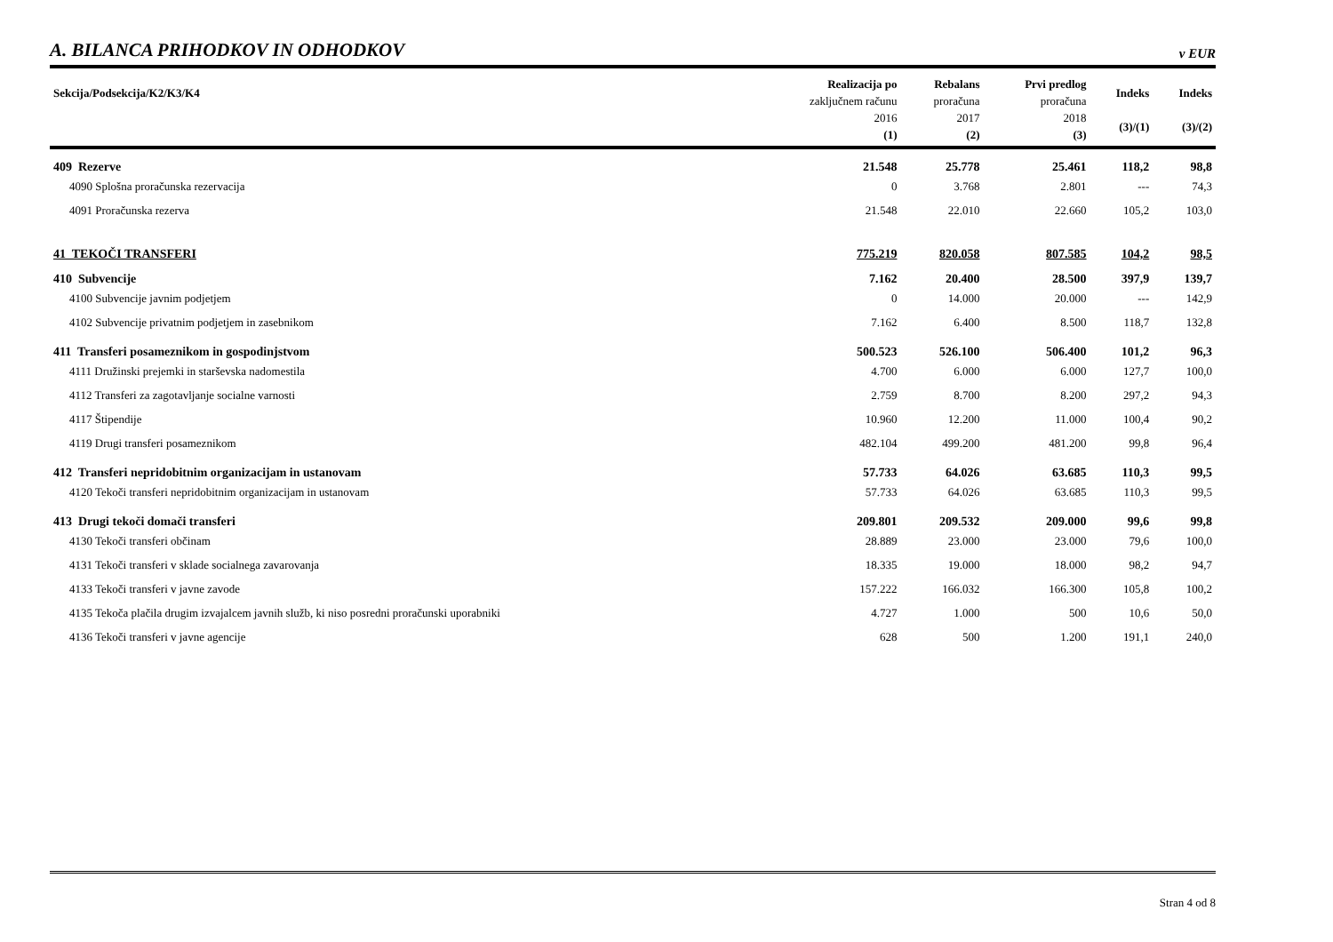A. BILANCA PRIHODKOV IN ODHODKOV
v EUR
| Sekcija/Podsekcija/K2/K3/K4 | Realizacija po zaključnem računu 2016 (1) | Rebalans proračuna 2017 (2) | Prvi predlog proračuna 2018 (3) | Indeks (3)/(1) | Indeks (3)/(2) |
| --- | --- | --- | --- | --- | --- |
| 409 Rezerve | 21.548 | 25.778 | 25.461 | 118,2 | 98,8 |
| 4090 Splošna proračunska rezervacija | 0 | 3.768 | 2.801 | --- | 74,3 |
| 4091 Proračunska rezerva | 21.548 | 22.010 | 22.660 | 105,2 | 103,0 |
| 41 TEKOČI TRANSFERI | 775.219 | 820.058 | 807.585 | 104,2 | 98,5 |
| 410 Subvencije | 7.162 | 20.400 | 28.500 | 397,9 | 139,7 |
| 4100 Subvencije javnim podjetjem | 0 | 14.000 | 20.000 | --- | 142,9 |
| 4102 Subvencije privatnim podjetjem in zasebnikom | 7.162 | 6.400 | 8.500 | 118,7 | 132,8 |
| 411 Transferi posameznikom in gospodinjstvom | 500.523 | 526.100 | 506.400 | 101,2 | 96,3 |
| 4111 Družinski prejemki in starševska nadomestila | 4.700 | 6.000 | 6.000 | 127,7 | 100,0 |
| 4112 Transferi za zagotavljanje socialne varnosti | 2.759 | 8.700 | 8.200 | 297,2 | 94,3 |
| 4117 Štipendije | 10.960 | 12.200 | 11.000 | 100,4 | 90,2 |
| 4119 Drugi transferi posameznikom | 482.104 | 499.200 | 481.200 | 99,8 | 96,4 |
| 412 Transferi nepridobitnim organizacijam in ustanovam | 57.733 | 64.026 | 63.685 | 110,3 | 99,5 |
| 4120 Tekoči transferi nepridobitnim organizacijam in ustanovam | 57.733 | 64.026 | 63.685 | 110,3 | 99,5 |
| 413 Drugi tekoči domači transferi | 209.801 | 209.532 | 209.000 | 99,6 | 99,8 |
| 4130 Tekoči transferi občinam | 28.889 | 23.000 | 23.000 | 79,6 | 100,0 |
| 4131 Tekoči transferi v sklade socialnega zavarovanja | 18.335 | 19.000 | 18.000 | 98,2 | 94,7 |
| 4133 Tekoči transferi v javne zavode | 157.222 | 166.032 | 166.300 | 105,8 | 100,2 |
| 4135 Tekoča plačila drugim izvajalcem javnih služb, ki niso posredni proračunski uporabniki | 4.727 | 1.000 | 500 | 10,6 | 50,0 |
| 4136 Tekoči transferi v javne agencije | 628 | 500 | 1.200 | 191,1 | 240,0 |
Stran 4 od 8